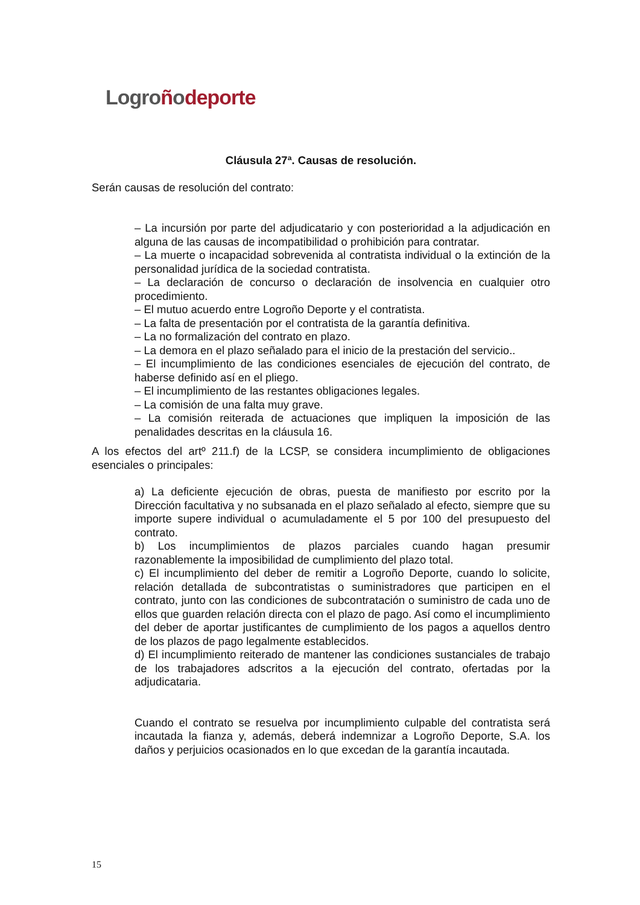Logroñodeporte
Cláusula 27ª. Causas de resolución.
Serán causas de resolución del contrato:
– La incursión por parte del adjudicatario y con posterioridad a la adjudicación en alguna de las causas de incompatibilidad o prohibición para contratar.
– La muerte o incapacidad sobrevenida al contratista individual o la extinción de la personalidad jurídica de la sociedad contratista.
– La declaración de concurso o declaración de insolvencia en cualquier otro procedimiento.
– El mutuo acuerdo entre Logroño Deporte y el contratista.
– La falta de presentación por el contratista de la garantía definitiva.
– La no formalización del contrato en plazo.
– La demora en el plazo señalado para el inicio de la prestación del servicio..
– El incumplimiento de las condiciones esenciales de ejecución del contrato, de haberse definido así en el pliego.
– El incumplimiento de las restantes obligaciones legales.
– La comisión de una falta muy grave.
– La comisión reiterada de actuaciones que impliquen la imposición de las penalidades descritas en la cláusula 16.
A los efectos del artº 211.f) de la LCSP, se considera incumplimiento de obligaciones esenciales o principales:
a) La deficiente ejecución de obras, puesta de manifiesto por escrito por la Dirección facultativa y no subsanada en el plazo señalado al efecto, siempre que su importe supere individual o acumuladamente el 5 por 100 del presupuesto del contrato.
b) Los incumplimientos de plazos parciales cuando hagan presumir razonablemente la imposibilidad de cumplimiento del plazo total.
c) El incumplimiento del deber de remitir a Logroño Deporte, cuando lo solicite, relación detallada de subcontratistas o suministradores que participen en el contrato, junto con las condiciones de subcontratación o suministro de cada uno de ellos que guarden relación directa con el plazo de pago. Así como el incumplimiento del deber de aportar justificantes de cumplimiento de los pagos a aquellos dentro de los plazos de pago legalmente establecidos.
d) El incumplimiento reiterado de mantener las condiciones sustanciales de trabajo de los trabajadores adscritos a la ejecución del contrato, ofertadas por la adjudicataria.
Cuando el contrato se resuelva por incumplimiento culpable del contratista será incautada la fianza y, además, deberá indemnizar a Logroño Deporte, S.A. los daños y perjuicios ocasionados en lo que excedan de la garantía incautada.
15